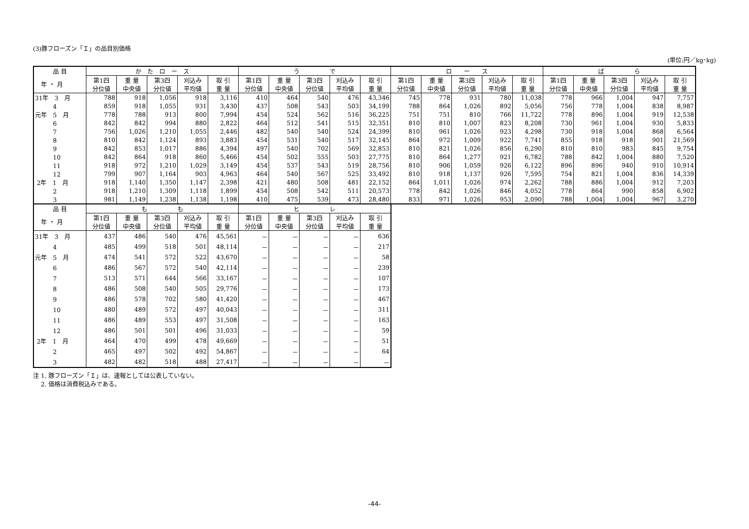(3)豚フローズン「Ｉ」の品目別価格
(単位:円／kg･kg)
| 品 目 | か た ロ ー ス | | | | | う で | | | | | ロ ー ス | | | | | ば ら | | | | |
| --- | --- | --- | --- | --- | --- | --- | --- | --- | --- | --- | --- | --- | --- | --- | --- | --- | --- | --- | --- | --- |
| 年 ・ 月 | 第1四 分位値 | 重 量 中央値 | 第3四 分位値 | 刈込み 平均値 | 取 引 重 量 | 第1四 分位値 | 重 量 中央値 | 第3四 分位値 | 刈込み 平均値 | 取 引 重 量 | 第1四 分位値 | 重 量 中央値 | 第3四 分位値 | 刈込み 平均値 | 取 引 重 量 | 第1四 分位値 | 重 量 中央値 | 第3四 分位値 | 刈込み 平均値 | 取 引 重 量 |
| 31年 3 月 | 788 | 918 | 1,056 | 918 | 3,116 | 410 | 464 | 540 | 476 | 43,346 | 745 | 778 | 931 | 780 | 11,038 | 778 | 966 | 1,004 | 947 | 7,757 |
| 4 | 859 | 918 | 1,055 | 931 | 3,430 | 437 | 508 | 543 | 503 | 34,199 | 788 | 864 | 1,026 | 892 | 5,056 | 756 | 778 | 1,004 | 838 | 8,987 |
| 元年 5 月 | 778 | 788 | 913 | 800 | 7,994 | 454 | 524 | 562 | 516 | 36,225 | 751 | 751 | 810 | 766 | 11,722 | 778 | 896 | 1,004 | 919 | 12,538 |
| 6 | 842 | 842 | 994 | 880 | 2,822 | 464 | 512 | 541 | 515 | 32,351 | 810 | 810 | 1,007 | 823 | 8,208 | 730 | 961 | 1,004 | 930 | 5,833 |
| 7 | 756 | 1,026 | 1,210 | 1,055 | 2,446 | 482 | 540 | 540 | 524 | 24,399 | 810 | 961 | 1,026 | 923 | 4,298 | 730 | 918 | 1,004 | 868 | 6,564 |
| 8 | 810 | 842 | 1,124 | 893 | 3,883 | 454 | 531 | 540 | 517 | 32,145 | 864 | 972 | 1,009 | 922 | 7,741 | 855 | 918 | 918 | 901 | 21,569 |
| 9 | 842 | 853 | 1,017 | 886 | 4,394 | 497 | 540 | 702 | 569 | 32,853 | 810 | 821 | 1,026 | 856 | 6,290 | 810 | 810 | 983 | 845 | 9,754 |
| 10 | 842 | 864 | 918 | 860 | 5,466 | 454 | 502 | 555 | 503 | 27,775 | 810 | 864 | 1,277 | 921 | 6,782 | 788 | 842 | 1,004 | 880 | 7,520 |
| 11 | 918 | 972 | 1,210 | 1,029 | 3,149 | 454 | 537 | 543 | 519 | 28,756 | 810 | 906 | 1,059 | 926 | 6,122 | 896 | 896 | 940 | 910 | 10,914 |
| 12 | 799 | 907 | 1,164 | 903 | 4,963 | 464 | 540 | 567 | 525 | 33,492 | 810 | 918 | 1,137 | 926 | 7,595 | 754 | 821 | 1,004 | 836 | 14,339 |
| 2年 1 月 | 918 | 1,140 | 1,350 | 1,147 | 2,398 | 421 | 480 | 508 | 481 | 22,152 | 864 | 1,011 | 1,026 | 974 | 2,262 | 788 | 886 | 1,004 | 912 | 7,203 |
| 2 | 918 | 1,210 | 1,309 | 1,118 | 1,899 | 454 | 508 | 542 | 511 | 20,573 | 778 | 842 | 1,026 | 846 | 4,052 | 778 | 864 | 990 | 858 | 6,902 |
| 3 | 981 | 1,149 | 1,238 | 1,138 | 1,198 | 410 | 475 | 539 | 473 | 28,480 | 833 | 971 | 1,026 | 953 | 2,090 | 788 | 1,004 | 1,004 | 967 | 3,270 |
| 品 目 | も も | | | | | ヒ レ | | | | |
| --- | --- | --- | --- | --- | --- | --- | --- | --- | --- | --- |
| 年 ・ 月 | 第1四 分位値 | 重 量 中央値 | 第3四 分位値 | 刈込み 平均値 | 取 引 重 量 | 第1四 分位値 | 重 量 中央値 | 第3四 分位値 | 刈込み 平均値 | 取 引 重 量 |
| 31年 3 月 | 437 | 486 | 540 | 476 | 45,561 | － | － | － | － | 636 |
| 4 | 485 | 499 | 518 | 501 | 48,114 | － | － | － | － | 217 |
| 元年 5 月 | 474 | 541 | 572 | 522 | 43,670 | － | － | － | － | 58 |
| 6 | 486 | 567 | 572 | 540 | 42,114 | － | － | － | － | 239 |
| 7 | 513 | 571 | 644 | 566 | 33,167 | － | － | － | － | 107 |
| 8 | 486 | 508 | 540 | 505 | 29,776 | － | － | － | － | 173 |
| 9 | 486 | 578 | 702 | 580 | 41,420 | － | － | － | － | 467 |
| 10 | 480 | 489 | 572 | 497 | 40,043 | － | － | － | － | 311 |
| 11 | 486 | 489 | 553 | 497 | 31,508 | － | － | － | － | 163 |
| 12 | 486 | 501 | 501 | 496 | 31,033 | － | － | － | － | 59 |
| 2年 1 月 | 464 | 470 | 499 | 478 | 49,669 | － | － | － | － | 51 |
| 2 | 465 | 497 | 502 | 492 | 54,867 | － | － | － | － | 64 |
| 3 | 482 | 482 | 518 | 488 | 27,417 | － | － | － | － | － |
注 1. 豚フローズン「Ｉ」は、速報としては公表していない。
　 2. 価格は消費税込みである。
-44-